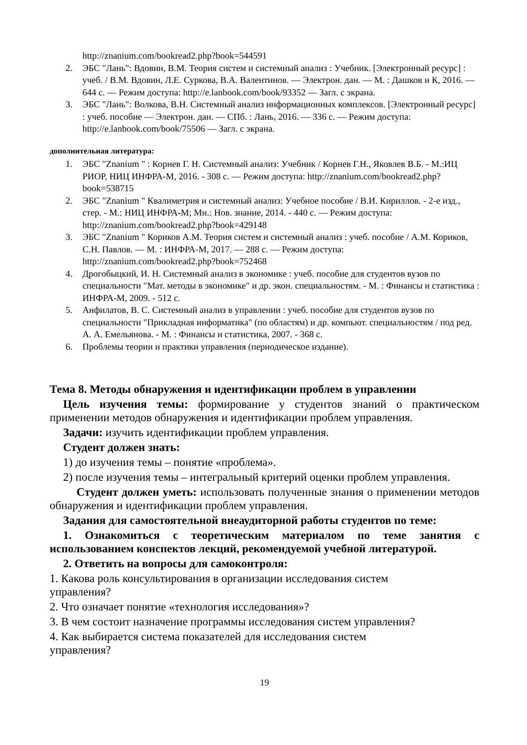http://znanium.com/bookread2.php?book=544591
2. ЭБС "Лань": Вдовин, В.М. Теория систем и системный анализ : Учебник. [Электронный ресурс] : учеб. / В.М. Вдовин, Л.Е. Суркова, В.А. Валентинов. — Электрон. дан. — М. : Дашков и К, 2016. — 644 с. — Режим доступа: http://e.lanbook.com/book/93352 — Загл. с экрана.
3. ЭБС "Лань": Волкова, В.Н. Системный анализ информационных комплексов. [Электронный ресурс] : учеб. пособие — Электрон. дан. — СПб. : Лань, 2016. — 336 с. — Режим доступа: http://e.lanbook.com/book/75506 — Загл. с экрана.
дополнительная литература:
1. ЭБС "Znanium " : Корнев Г. Н. Системный анализ: Учебник / Корнев Г.Н., Яковлев В.Б. - М.:ИЦ РИОР, НИЦ ИНФРА-М, 2016. - 308 с. — Режим доступа: http://znanium.com/bookread2.php?book=538715
2. ЭБС "Znanium " Квалиметрия и системный анализ: Учебное пособие / В.И. Кириллов. - 2-е изд., стер. - М.: НИЦ ИНФРА-М; Мн.: Нов. знание, 2014. - 440 с. — Режим доступа: http://znanium.com/bookread2.php?book=429148
3. ЭБС "Znanium " Кориков А.М. Теория систем и системный анализ : учеб. пособие / А.М. Кориков, С.Н. Павлов. — М. : ИНФРА-М, 2017. — 288 с. — Режим доступа: http://znanium.com/bookread2.php?book=752468
4. Дрогобыцкий, И. Н. Системный анализ в экономике : учеб. пособие для студентов вузов по специальности "Мат. методы в экономике" и др. экон. специальностям. - М. : Финансы и статистика : ИНФРА-М, 2009. - 512 с.
5. Анфилатов, В. С. Системный анализ в управлении : учеб. пособие для студентов вузов по специальности "Прикладная информатика" (по областям) и др. компьют. специальностям / под ред. А. А. Емельянова. - М. : Финансы и статистика, 2007. - 368 с.
6. Проблемы теории и практики управления (периодическое издание).
Тема 8. Методы обнаружения и идентификации проблем в управлении
Цель изучения темы: формирование у студентов знаний о практическом применении методов обнаружения и идентификации проблем управления.
Задачи: изучить идентификации проблем управления.
Студент должен знать:
1) до изучения темы – понятие «проблема».
2) после изучения темы – интегральный критерий оценки проблем управления.
Студент должен уметь: использовать полученные знания о применении методов обнаружения и идентификации проблем управления.
Задания для самостоятельной внеаудиторной работы студентов по теме:
1. Ознакомиться с теоретическим материалом по теме занятия с использованием конспектов лекций, рекомендуемой учебной литературой.
2. Ответить на вопросы для самоконтроля:
1. Какова роль консультирования в организации исследования систем
управления?
2. Что означает понятие «технология исследования»?
3. В чем состоит назначение программы исследования систем управления?
4. Как выбирается система показателей для исследования систем
управления?
19